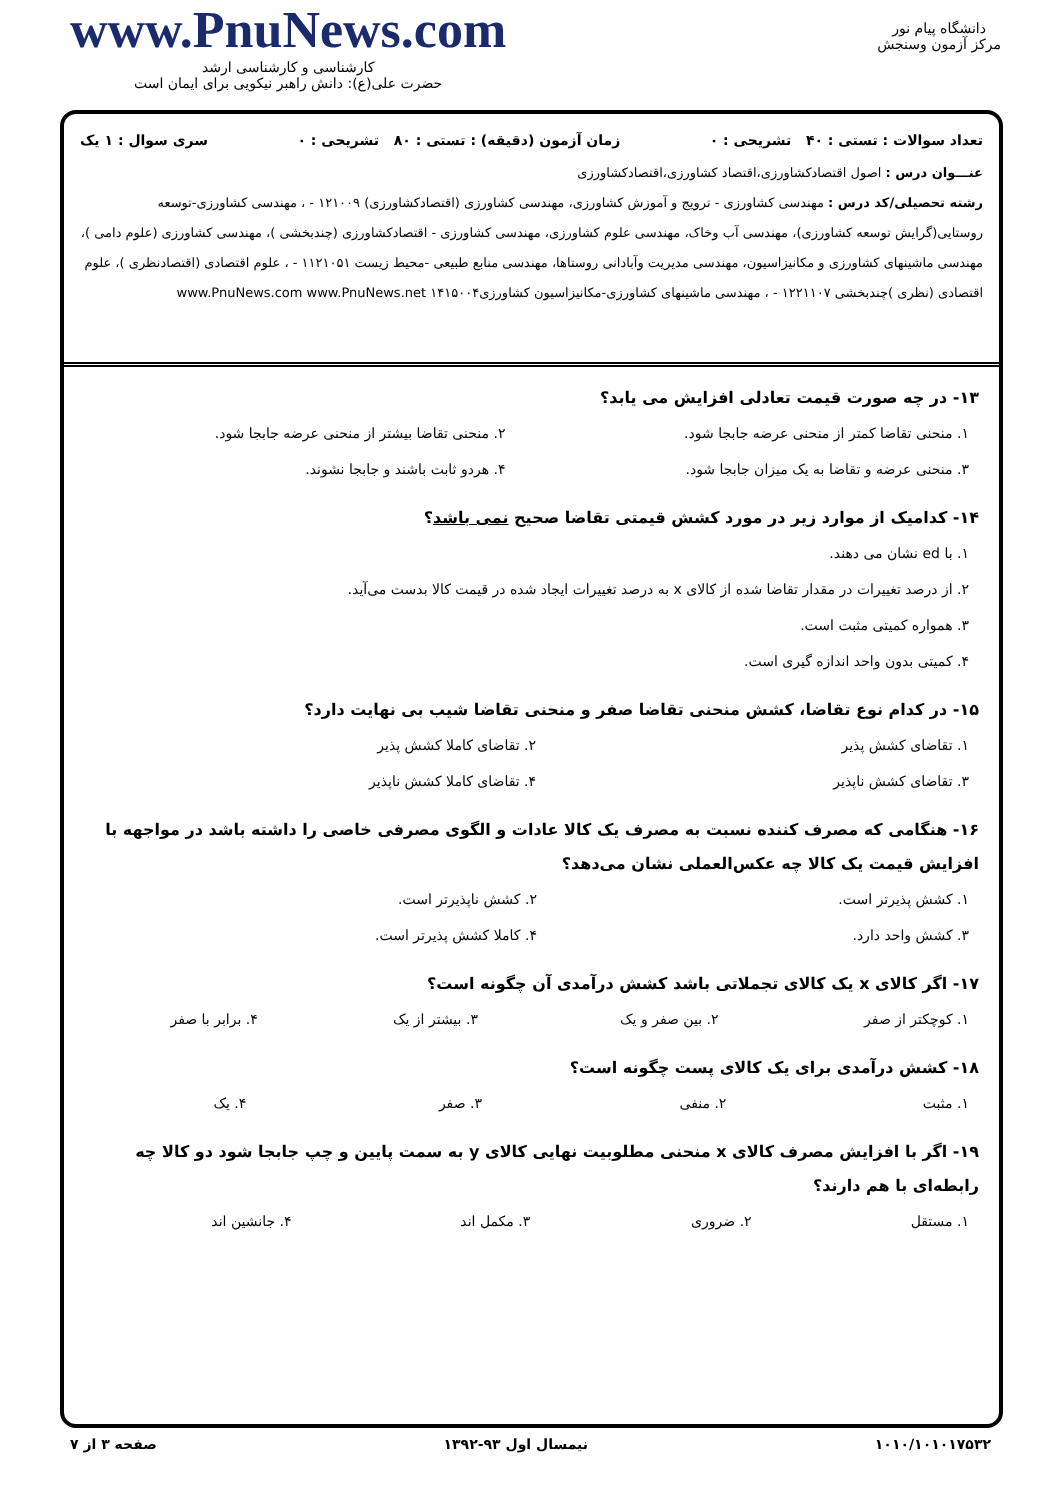www.PnuNews.com
کارشناسی و کارشناسی ارشد
حضرت علی(ع): دانش راهبر نیکویی برای ایمان است
دانشگاه پیام نور
مرکز آزمون وسنجش
تعداد سوالات : تستی : ۴۰ تشریحی : ۰ زمان آزمون (دقیقه) : تستی : ۸۰ تشریحی : ۰ سری سوال : ۱ یک
عنـــوان درس : اصول اقتصادکشاورزی،اقتصاد کشاورزی،اقتصادکشاورزی
رشته تحصیلی/کد درس : مهندسی کشاورزی - ترویج و آموزش کشاورزی، مهندسی کشاورزی (اقتصادکشاورزی) ۱۲۱۰۰۹ - ، مهندسی کشاورزی-توسعه روستایی(گرایش توسعه کشاورزی)، مهندسی آب وخاک، مهندسی علوم کشاورزی، مهندسی کشاورزی - اقتصادکشاورزی (چندبخشی )، مهندسی کشاورزی (علوم دامی )، مهندسی ماشینهای کشاورزی و مکانیزاسیون، مهندسی مدیریت وآبادانی روستاها، مهندسی منابع طبیعی -محیط زیست ۱۱۲۱۰۵۱ - ، علوم اقتصادی (اقتصادنظری )، علوم اقتصادی (نظری )چندبخشی ۱۲۲۱۱۰۷ - ، مهندسی ماشینهای کشاورزی-مکانیزاسیون کشاورزی۱۴۱۵۰۰۴ www.PnuNews.com www.PnuNews.net
۱۳- در چه صورت قیمت تعادلی افزایش می یابد؟
| ۱. منحنی تقاضا کمتر از منحنی عرضه جابجا شود. | ۲. منحنی تقاضا بیشتر از منحنی عرضه جابجا شود. |
| ۳. منحنی عرضه و تقاضا به یک میزان جابجا شود. | ۴. هردو ثابت باشند و جابجا نشوند. |
۱۴- کدامیک از موارد زیر در مورد کشش قیمتی تقاضا صحیح نمی باشد؟
| ۱. با ed نشان می دهند. |
| ۲. از درصد تغییرات در مقدار تقاضا شده از کالای x به درصد تغییرات ایجاد شده در قیمت کالا بدست می‌آید. |
| ۳. همواره کمیتی مثبت است. |
| ۴. کمیتی بدون واحد اندازه گیری است. |
۱۵- در کدام نوع تقاضا، کشش منحنی تقاضا صفر و منحنی تقاضا شیب بی نهایت دارد؟
| ۱. تقاضای کشش پذیر | ۲. تقاضای کاملا کشش پذیر |
| ۳. تقاضای کشش ناپذیر | ۴. تقاضای کاملا کشش ناپذیر |
۱۶- هنگامی که مصرف کننده نسبت به مصرف یک کالا عادات و الگوی مصرفی خاصی را داشته باشد در مواجهه با افزایش قیمت یک کالا چه عکس‌العملی نشان می‌دهد؟
| ۱. کشش پذیرتر است. | ۲. کشش ناپذیرتر است. |
| ۳. کشش واحد دارد. | ۴. کاملا کشش پذیرتر است. |
۱۷- اگر کالای x یک کالای تجملاتی باشد کشش درآمدی آن چگونه است؟
| ۱. کوچکتر از صفر | ۲. بین صفر و یک | ۳. بیشتر از یک | ۴. برابر با صفر |
۱۸- کشش درآمدی برای یک کالای پست چگونه است؟
| ۱. مثبت | ۲. منفی | ۳. صفر | ۴. یک |
۱۹- اگر با افزایش مصرف کالای x منحنی مطلوبیت نهایی کالای y به سمت پایین و چپ جابجا شود دو کالا چه رابطه‌ای با هم دارند؟
| ۱. مستقل | ۲. ضروری | ۳. مکمل اند | ۴. جانشین اند |
۱۰۱۰/۱۰۱۰۱۷۵۳۲ نیمسال اول ۹۳-۱۳۹۲ صفحه ۳ از ۷